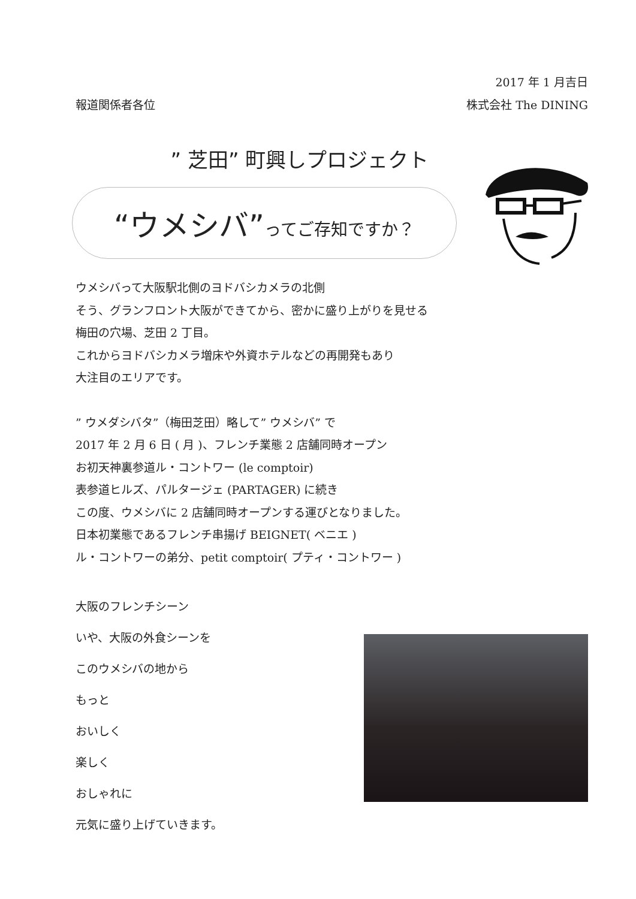2017 年 1 月吉日
報道関係者各位 株式会社 The DINING
” 芝田” 町興しプロジェクト
“ウメシバ” ってご存知ですか？
ウメシバって大阪駅北側のヨドバシカメラの北側
そう、グランフロント大阪ができてから、密かに盛り上がりを見せる
梅田の穴場、芝田 2 丁目。
これからヨドバシカメラ増床や外資ホテルなどの再開発もあり
大注目のエリアです。
” ウメダシバタ”（梅田芝田）略して” ウメシバ” で
2017 年 2 月 6 日 ( 月 )、フレンチ業態 2 店舗同時オープン
お初天神裏参道ル・コントワー (le comptoir)
表参道ヒルズ、パルタージェ (PARTAGER) に続き
この度、ウメシバに 2 店舗同時オープンする運びとなりました。
日本初業態であるフレンチ串揚げ BEIGNET( ベニエ )
ル・コントワーの弟分、petit comptoir( プティ・コントワー )
大阪のフレンチシーン
いや、大阪の外食シーンを
このウメシバの地から
もっと
おいしく
楽しく
おしゃれに
元気に盛り上げていきます。